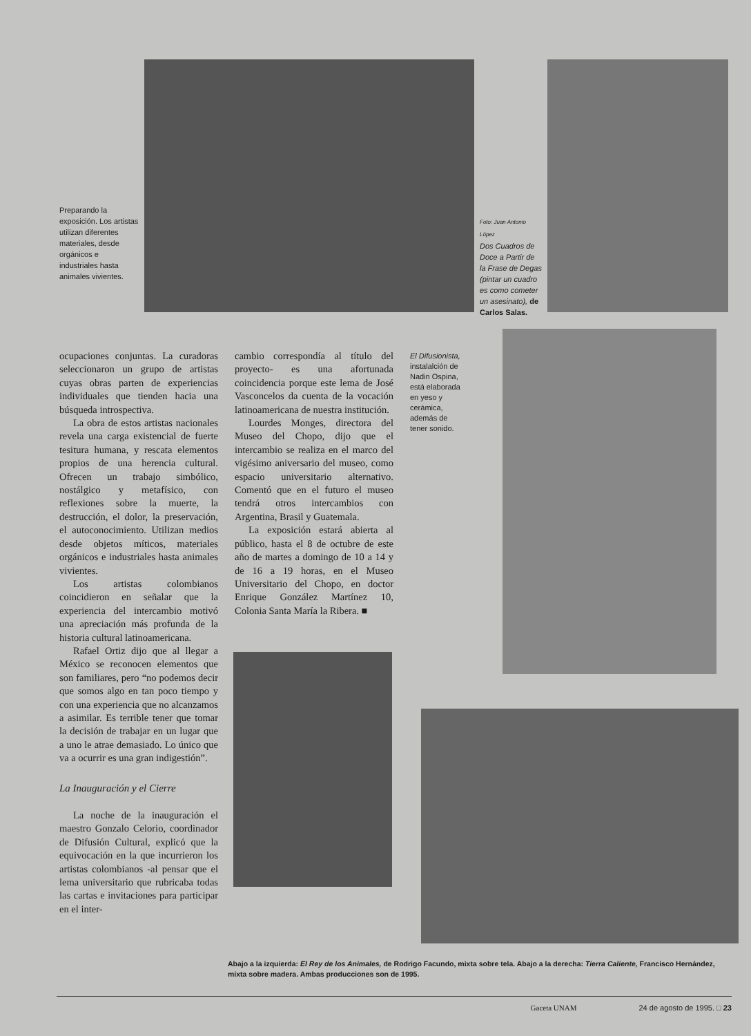Preparando la exposición. Los artistas utilizan diferentes materiales, desde orgánicos e industriales hasta animales vivientes.
Foto: Juan Antonio López
Dos Cuadros de Doce a Partir de la Frase de Degas (pintar un cuadro es como cometer un asesinato), de Carlos Salas.
ocupaciones conjuntas. La curadoras seleccionaron un grupo de artistas cuyas obras parten de experiencias individuales que tienden hacia una búsqueda introspectiva.
La obra de estos artistas nacionales revela una carga existencial de fuerte tesitura humana, y rescata elementos propios de una herencia cultural. Ofrecen un trabajo simbólico, nostálgico y metafísico, con reflexiones sobre la muerte, la destrucción, el dolor, la preservación, el autoconocimiento. Utilizan medios desde objetos míticos, materiales orgánicos e industriales hasta animales vivientes.
Los artistas colombianos coincidieron en señalar que la experiencia del intercambio motivó una apreciación más profunda de la historia cultural latinoamericana.
Rafael Ortiz dijo que al llegar a México se reconocen elementos que son familiares, pero “no podemos decir que somos algo en tan poco tiempo y con una experiencia que no alcanzamos a asimilar. Es terrible tener que tomar la decisión de trabajar en un lugar que a uno le atrae demasiado. Lo único que va a ocurrir es una gran indigestión”.
La Inauguración y el Cierre
La noche de la inauguración el maestro Gonzalo Celorio, coordinador de Difusión Cultural, explicó que la equivocación en la que incurrieron los artistas colombianos -al pensar que el lema universitario que rubricaba todas las cartas e invitaciones para participar en el inter-
cambio correspondía al título del proyecto- es una afortunada coincidencia porque este lema de José Vasconcelos da cuenta de la vocación latinoamericana de nuestra institución.
Lourdes Monges, directora del Museo del Chopo, dijo que el intercambio se realiza en el marco del vigésimo aniversario del museo, como espacio universitario alternativo. Comentó que en el futuro el museo tendrá otros intercambios con Argentina, Brasil y Guatemala.
La exposición estará abierta al público, hasta el 8 de octubre de este año de martes a domingo de 10 a 14 y de 16 a 19 horas, en el Museo Universitario del Chopo, en doctor Enrique González Martínez 10, Colonia Santa María la Ribera. ■
El Difusionista, instalalción de Nadin Ospina, está elaborada en yeso y cerámica, además de tener sonido.
Abajo a la izquierda: El Rey de los Animales, de Rodrigo Facundo, mixta sobre tela. Abajo a la derecha: Tierra Caliente, Francisco Hernández, mixta sobre madera. Ambas producciones son de 1995.
Gaceta UNAM 24 de agosto de 1995. □ 23